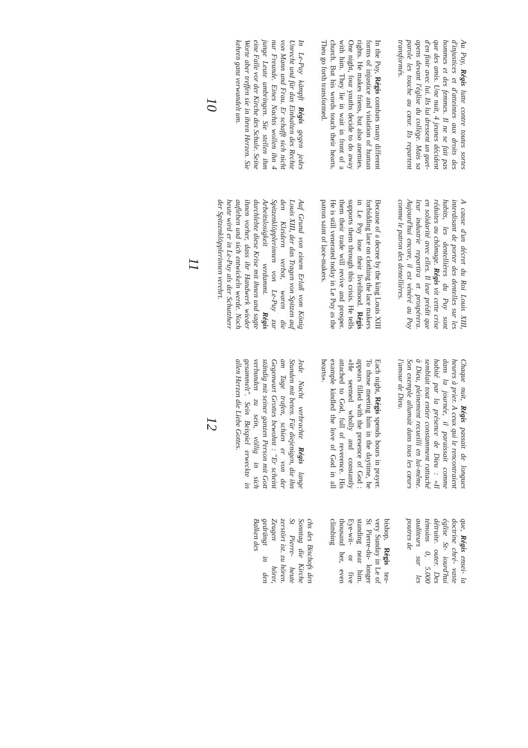Au Puy, Régis lutte contre toutes sortes d'injustices et d'atteintes aux droits des hommes et des femmes. Il ne se fait pas que des amis. Une nuit, 4 jeunes décident d'en finir avec lui. Ils lui dressent un guet-apens devant l'église du collège. Mais sa parole les touche au cœur. Ils repartent transformés.
In the Puy, Régis combats many different forms of injustice and violation of human rights. He makes friens, but also anemies. One night, four youths decide to do away with him. They lie in wait in front of a church. But his words touch their hearts. Theu go forth transformed.
In Le-Puy kämpft Régis gegen jedes Unrecht und für das Einhalten des Rechte von Mann und Frau. Er schafft sich nicht nur Freunde. Eines Nachts wollen ihn 4 junge Leute umbringen. Sie stellen ihm eine Falle vor der Kirche des Schule. Seine Worte aber treffen sie in ihren Herzen. Sie kehren ganz verwandelt um.
10
A cause d'un décret du Roi Louis XIII, interdisant de porter des dentelles sur les habits, les dentellières du Puy sont réduites au chômage. Régis vit cette crise en solidarité avec elles. Il leur prédit que leur industrie repartira et prospérera. Aujourd'hui encore, il est vénéré au Puy comme le patron des dentellières.
Because of a decree by the king Louis XIII forbidding lace on clothing the lace makers in Le Puy lose their livelihood. Régis supports them through this crisis. He tells them their trade will revive and prosper. He is still venerated today in Le Puy as the patron saint of lace-makers.
Auf Grund von einem Erlaß vom König Louis XIII, der das Tragen von Spitzen auf den Kleidern verbot, waren die Spitzenklöpplerinnen von Le-Puy zur Arbeitslosigkeit verdammt. Régis durchlebte diese Krise mit ihnen und sagte ihnen vorher, dass ihr Handwerk wieder aufleben und sich entwickeln werde. Noch heute wird er in Le-Puy als der Schutzherr der Spitzenklöpplerinnen verehrt.
11
Chaque nuit, Régis passait de longues heures à prier. A ceux qui le rencontraient dans la journée, il paraissait comme habité par la présence de Dieu : «Il semblait tout entier constamment rattaché à Dieu, pleinement recueilli en lui-même. Son exemple allumait dans tous les cœurs l'amour de Dieu.
Each night, Régis spends hours in prayer. To those meeting him in the daytime, he appears filled with the presence of God : «He seemed wholly and constantly attached to God, full of reverence. His example kindled the love of God in all hearts».
Jede Nacht verbrachte Régis lange Stunden mit beten. Für diejenigen, die ihn am Tage trafen, schien er von der Gegenwart Grottes bewohnt : "Er scheint ständig mit seiner ganzen Person mit Gott verbunden zu sein, völlig in sich gesammelt". Sein Beispiel erweckte in allen Herzen die Liebe Gottes.
12
que, Régis ensei- la doctrine chré- vaste église St- iourd'hui détruite. outer. Des témoins 0, 5.000 auditeurs sur les poutres de
bishop, Régis tea- very Sunday in Le of St Pierre-du- longer standing near him. Eye-wit- or five thousand her, even climbing
chs des Bischofs den Sonntag die Kirche St Pierre- heute zerstört ist. zu hören. Zeugen hörer, gedrängt in den Balken des